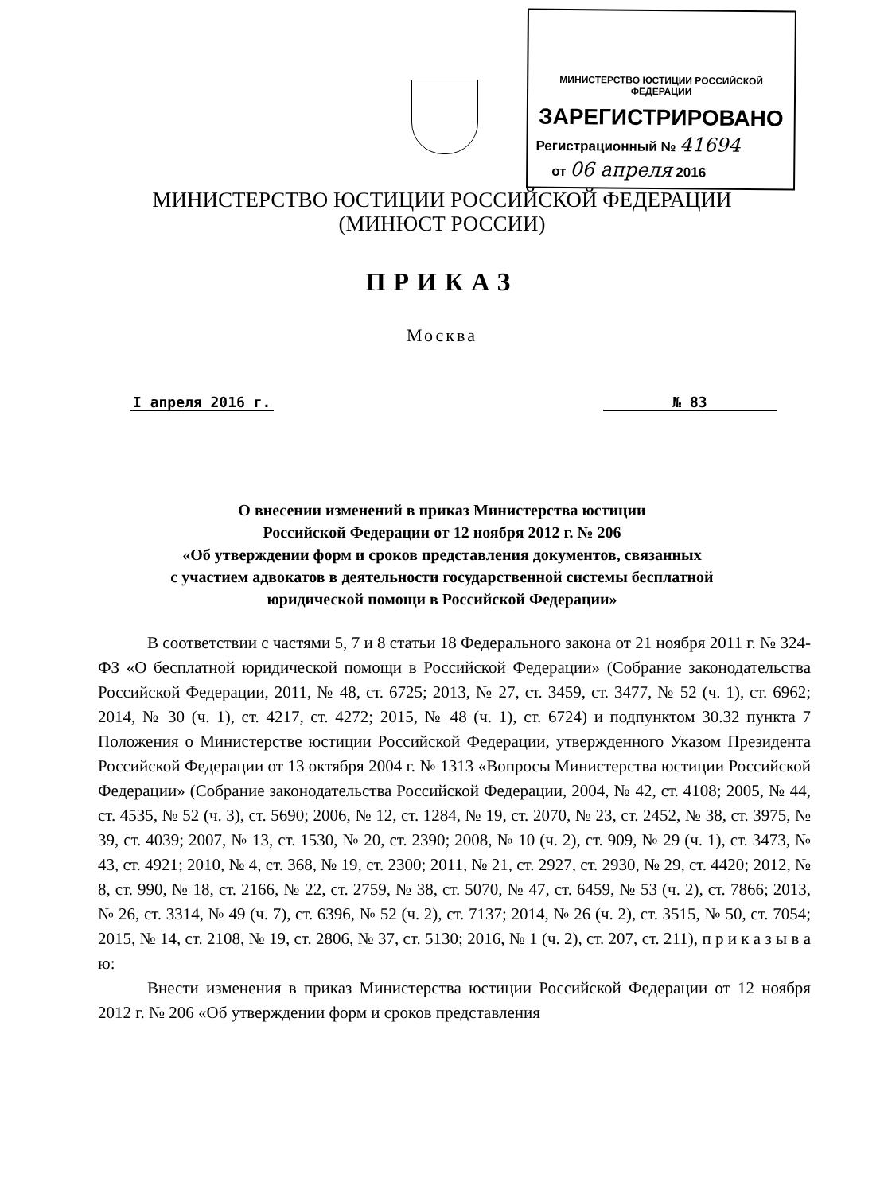МИНИСТЕРСТВО ЮСТИЦИИ РОССИЙСКОЙ ФЕДЕРАЦИИ
ЗАРЕГИСТРИРОВАНО
Регистрационный № 41694
от 06 апреля 2016
МИНИСТЕРСТВО ЮСТИЦИИ РОССИЙСКОЙ ФЕДЕРАЦИИ
(МИНЮСТ РОССИИ)
ПРИКАЗ
Москва
I апреля 2016 г. № 83
О внесении изменений в приказ Министерства юстиции
Российской Федерации от 12 ноября 2012 г. № 206
«Об утверждении форм и сроков представления документов, связанных
с участием адвокатов в деятельности государственной системы бесплатной
юридической помощи в Российской Федерации»
В соответствии с частями 5, 7 и 8 статьи 18 Федерального закона от 21 ноября 2011 г. № 324-ФЗ «О бесплатной юридической помощи в Российской Федерации» (Собрание законодательства Российской Федерации, 2011, № 48, ст. 6725; 2013, № 27, ст. 3459, ст. 3477, № 52 (ч. 1), ст. 6962; 2014, № 30 (ч. 1), ст. 4217, ст. 4272; 2015, № 48 (ч. 1), ст. 6724) и подпунктом 30.32 пункта 7 Положения о Министерстве юстиции Российской Федерации, утвержденного Указом Президента Российской Федерации от 13 октября 2004 г. № 1313 «Вопросы Министерства юстиции Российской Федерации» (Собрание законодательства Российской Федерации, 2004, № 42, ст. 4108; 2005, № 44, ст. 4535, № 52 (ч. 3), ст. 5690; 2006, № 12, ст. 1284, № 19, ст. 2070, № 23, ст. 2452, № 38, ст. 3975, № 39, ст. 4039; 2007, № 13, ст. 1530, № 20, ст. 2390; 2008, № 10 (ч. 2), ст. 909, № 29 (ч. 1), ст. 3473, № 43, ст. 4921; 2010, № 4, ст. 368, № 19, ст. 2300; 2011, № 21, ст. 2927, ст. 2930, № 29, ст. 4420; 2012, № 8, ст. 990, № 18, ст. 2166, № 22, ст. 2759, № 38, ст. 5070, № 47, ст. 6459, № 53 (ч. 2), ст. 7866; 2013, № 26, ст. 3314, № 49 (ч. 7), ст. 6396, № 52 (ч. 2), ст. 7137; 2014, № 26 (ч. 2), ст. 3515, № 50, ст. 7054; 2015, № 14, ст. 2108, № 19, ст. 2806, № 37, ст. 5130; 2016, № 1 (ч. 2), ст. 207, ст. 211), п р и к а з ы в а ю:
Внести изменения в приказ Министерства юстиции Российской Федерации от 12 ноября 2012 г. № 206 «Об утверждении форм и сроков представления